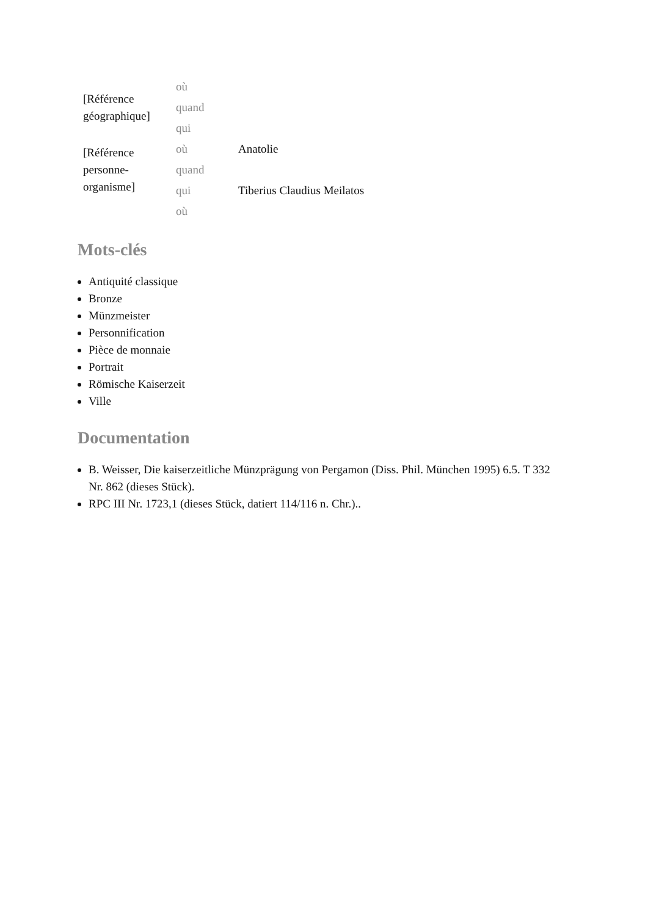| [Référence géographique] | où | |
| | quand | |
| | qui | |
| [Référence personne-organisme] | où | Anatolie |
| | quand | |
| | qui | Tiberius Claudius Meilatos |
| | où | |
Mots-clés
Antiquité classique
Bronze
Münzmeister
Personnification
Pièce de monnaie
Portrait
Römische Kaiserzeit
Ville
Documentation
B. Weisser, Die kaiserzeitliche Münzprägung von Pergamon (Diss. Phil. München 1995) 6.5. T 332 Nr. 862 (dieses Stück).
RPC III Nr. 1723,1 (dieses Stück, datiert 114/116 n. Chr.)..